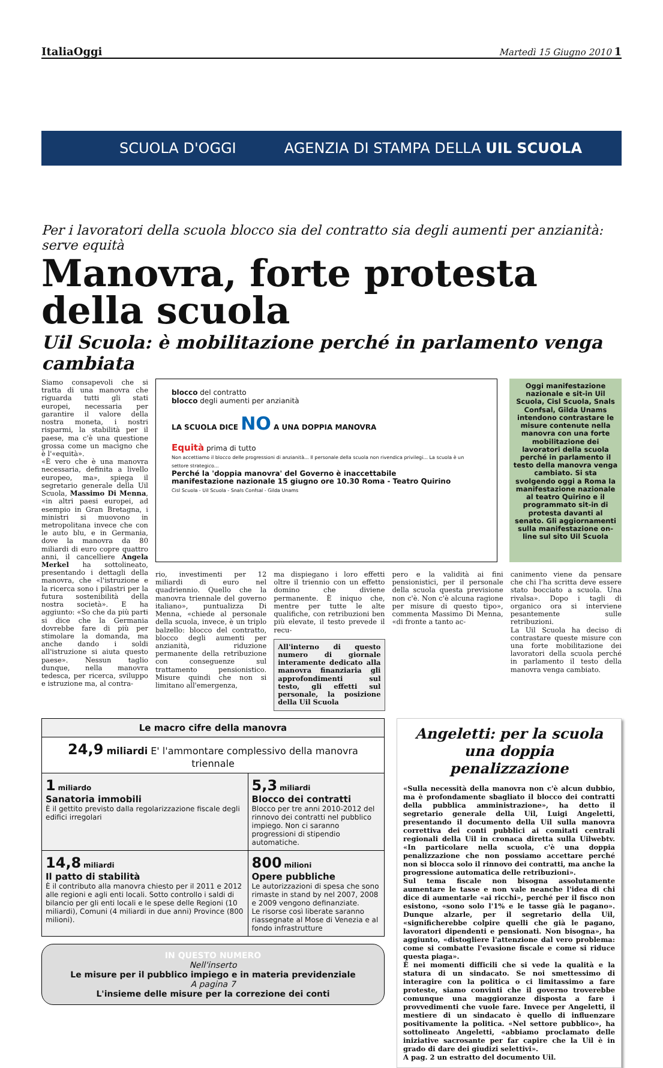ItaliaOggi Martedì 15 Giugno 2010 1
SCUOLA D'OGGI AGENZIA DI STAMPA DELLA UIL SCUOLA
Per i lavoratori della scuola blocco sia del contratto sia degli aumenti per anzianità: serve equità
Manovra, forte protesta della scuola
Uil Scuola: è mobilitazione perché in parlamento venga cambiata
Siamo consapevoli che si tratta di una manovra che riguarda tutti gli stati europei, necessaria per garantire il valore della nostra moneta, i nostri risparmi, la stabilità per il paese, ma c'è una questione grossa come un macigno che è l'«equità».
«È vero che è una manovra necessaria, definita a livello europeo, ma», spiega il segretario generale della Uil Scuola, Massimo Di Menna, «in altri paesi europei, ad esempio in Gran Bretagna, i ministri si muovono in metropolitana invece che con le auto blu, e in Germania, dove la manovra da 80 miliardi di euro copre quattro anni, il cancelliere Angela Merkel ha sottolineato, presentando i dettagli della manovra, che «l'istruzione e la ricerca sono i pilastri per la futura sostenibilità della nostra società». E ha aggiunto: «So che da più parti si dice che la Germania dovrebbe fare di più per stimolare la domanda, ma anche dando i soldi all'istruzione si aiuta questo paese». Nessun taglio dunque, nella manovra tedesca, per ricerca, sviluppo e istruzione ma, al contra-
blocco del contratto
blocco degli aumenti per anzianità
LA SCUOLA DICE NO A UNA DOPPIA MANOVRA
Equità prima di tutto
Non accettiamo il blocco delle progressioni di anzianità... Il personale della scuola non rivendica privilegi... La scuola è un settore strategico...
Perché la 'doppia manovra' del Governo è inaccettabile
manifestazione nazionale 15 giugno ore 10.30 Roma - Teatro Quirino
Cisl Scuola - Uil Scuola - Snals Confsal - Gilda Unams
Oggi manifestazione nazionale e sit-in Uil Scuola, Cisl Scuola, Snals Confsal, Gilda Unams intendono contrastare le misure contenute nella manovra con una forte mobilitazione dei lavoratori della scuola perché in parlamento il testo della manovra venga cambiato. Si sta svolgendo oggi a Roma la manifestazione nazionale al teatro Quirino e il programmato sit-in di protesta davanti al senato. Gli aggiornamenti sulla manifestazione on-line sul sito Uil Scuola
rio, investimenti per 12 miliardi di euro nel quadriennio. Quello che la manovra triennale del governo italiano», puntualizza Di Menna, «chiede al personale della scuola, invece, è un triplo balzello: blocco del contratto, blocco degli aumenti per anzianità, riduzione permanente della retribuzione con conseguenze sul trattamento pensionistico. Misure quindi che non si limitano all'emergenza,
ma dispiegano i loro effetti oltre il triennio con un effetto domino che diviene permanente. È iniquo che, mentre per tutte le alte qualifiche, con retribuzioni ben più elevate, il testo prevede il recu-
All'interno di questo numero di giornale interamente dedicato alla manovra finanziaria gli approfondimenti sul testo, gli effetti sul personale, la posizione della Uil Scuola
pero e la validità ai fini pensionistici, per il personale della scuola questa previsione non c'è. Non c'è alcuna ragione per misure di questo tipo», commenta Massimo Di Menna, «di fronte a tanto ac-
canimento viene da pensare che chi l'ha scritta deve essere stato bocciato a scuola. Una rivalsa». Dopo i tagli di organico ora si interviene pesantemente sulle retribuzioni.
La Uil Scuola ha deciso di contrastare queste misure con una forte mobilitazione dei lavoratori della scuola perché in parlamento il testo della manovra venga cambiato.
| Le macro cifre della manovra | |
| --- | --- |
| 24,9 miliardi E' l'ammontare complessivo della manovra triennale | |
| 1 miliardo Sanatoria immobili È il gettito previsto dalla regolarizzazione fiscale degli edifici irregolari | 5,3 miliardi Blocco dei contratti Blocco per tre anni 2010-2012 del rinnovo dei contratti nel pubblico impiego. Non ci saranno progressioni di stipendio automatiche. |
| 14,8 miliardi Il patto di stabilità È il contributo alla manovra chiesto per il 2011 e 2012 alle regioni e agli enti locali. Sotto controllo i saldi di bilancio per gli enti locali e le spese delle Regioni (10 miliardi), Comuni (4 miliardi in due anni) Province (800 milioni). | 800 milioni Opere pubbliche Le autorizzazioni di spesa che sono rimaste in stand by nel 2007, 2008 e 2009 vengono definanziate. Le risorse così liberate saranno riassegnate al Mose di Venezia e al fondo infrastrutture |
IN QUESTO NUMERO
Nell'inserto
Le misure per il pubblico impiego e in materia previdenziale
A pagina 7
L'insieme delle misure per la correzione dei conti
Angeletti: per la scuola una doppia penalizzazione
«Sulla necessità della manovra non c'è alcun dubbio, ma è profondamente sbagliato il blocco dei contratti della pubblica amministrazione», ha detto il segretario generale della Uil, Luigi Angeletti, presentando il documento della Uil sulla manovra correttiva dei conti pubblici ai comitati centrali regionali della Uil in cronaca diretta sulla Uilwebtv. «In particolare nella scuola, c'è una doppia penalizzazione che non possiamo accettare perché non si blocca solo il rinnovo dei contratti, ma anche la progressione automatica delle retribuzioni».
Sul tema fiscale non bisogna assolutamente aumentare le tasse e non vale neanche l'idea di chi dice di aumentarle «ai ricchi», perché per il fisco non esistono, «sono solo l'1% e le tasse già le pagano». Dunque alzarle, per il segretario della Uil, «significherebbe colpire quelli che già le pagano, lavoratori dipendenti e pensionati. Non bisogna», ha aggiunto, «distogliere l'attenzione dal vero problema: come si combatte l'evasione fiscale e come si riduce questa piaga».
È nei momenti difficili che si vede la qualità e la statura di un sindacato. Se noi smettessimo di interagire con la politica o ci limitassimo a fare proteste, siamo convinti che il governo troverebbe comunque una maggioranze disposta a fare i provvedimenti che vuole fare. Invece per Angeletti, il mestiere di un sindacato è quello di influenzare positivamente la politica. «Nel settore pubblico», ha sottolineato Angeletti, «abbiamo proclamato delle iniziative sacrosante per far capire che la Uil è in grado di dare dei giudizi selettivi».
A pag. 2 un estratto del documento Uil.